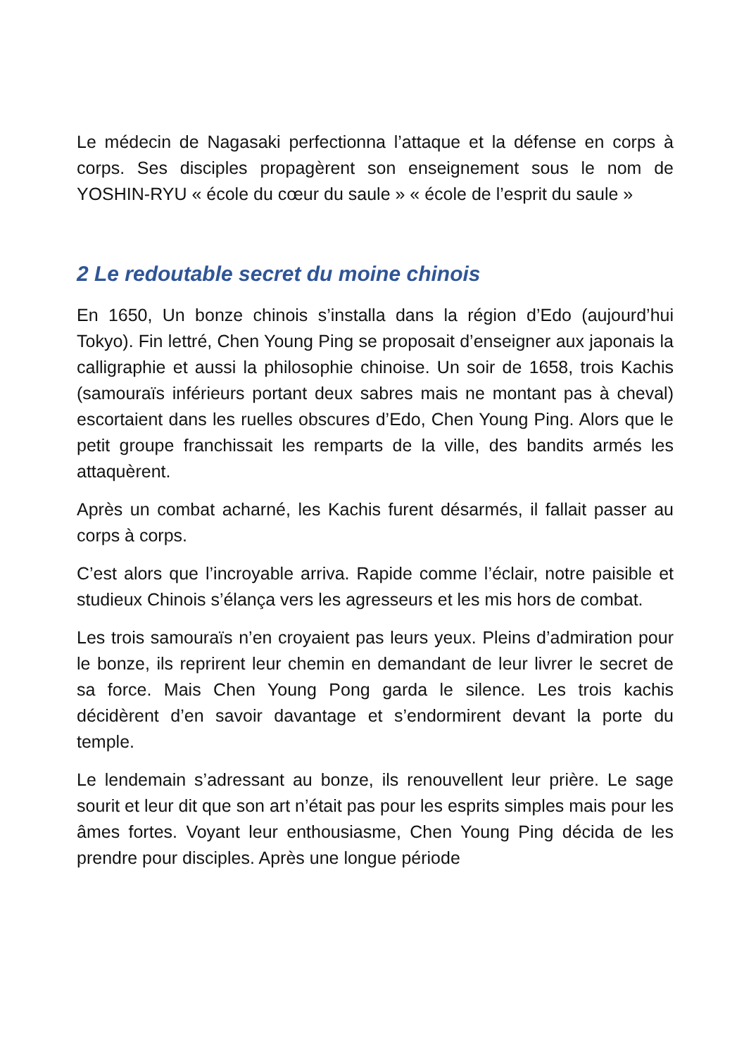Le médecin de Nagasaki perfectionna l’attaque et la défense en corps à corps. Ses disciples propagèrent son enseignement sous le nom de YOSHIN-RYU « école du cœur du saule » « école de l’esprit du saule »
2 Le redoutable secret du moine chinois
En 1650, Un bonze chinois s’installa dans la région d’Edo (aujourd’hui Tokyo). Fin lettré, Chen Young Ping se proposait d’enseigner aux japonais la calligraphie et aussi la philosophie chinoise. Un soir de 1658, trois Kachis (samouraïs inférieurs portant deux sabres mais ne montant pas à cheval) escortaient dans les ruelles obscures d’Edo, Chen Young Ping. Alors que le petit groupe franchissait les remparts de la ville, des bandits armés les attaquèrent.
Après un combat acharné, les Kachis furent désarmés, il fallait passer au corps à corps.
C’est alors que l’incroyable arriva. Rapide comme l’éclair, notre paisible et studieux Chinois s’élança vers les agresseurs et les mis hors de combat.
Les trois samouraïs n’en croyaient pas leurs yeux. Pleins d’admiration pour le bonze, ils reprirent leur chemin en demandant de leur livrer le secret de sa force. Mais Chen Young Pong garda le silence. Les trois kachis décidèrent d’en savoir davantage et s’endormirent devant la porte du temple.
Le lendemain s’adressant au bonze, ils renouvellent leur prière. Le sage sourit et leur dit que son art n’était pas pour les esprits simples mais pour les âmes fortes. Voyant leur enthousiasme, Chen Young Ping décida de les prendre pour disciples. Après une longue période